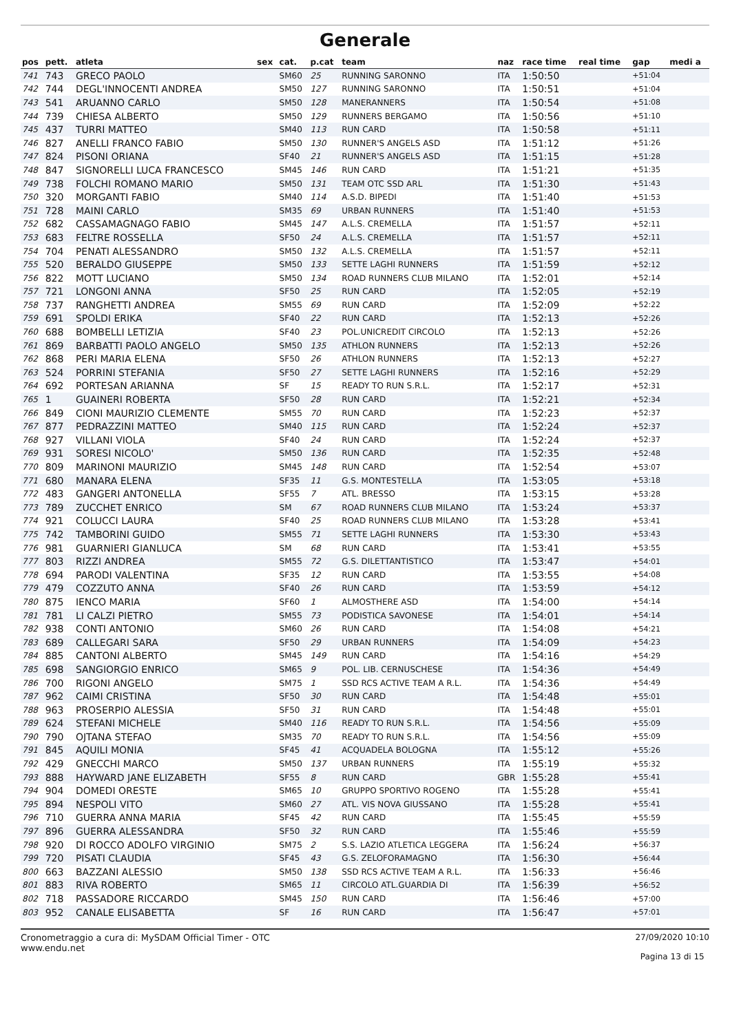Generale
| pos | pett. | atleta | sex | cat. | p.cat | team | naz | race time | real time | gap | medi a |
| --- | --- | --- | --- | --- | --- | --- | --- | --- | --- | --- | --- |
| 741 | 743 | GRECO PAOLO | | SM60 | 25 | RUNNING SARONNO | ITA | 1:50:50 | | +51:04 | |
| 742 | 744 | DEGL'INNOCENTI ANDREA | | SM50 | 127 | RUNNING SARONNO | ITA | 1:50:51 | | +51:04 | |
| 743 | 541 | ARUANNO CARLO | | SM50 | 128 | MANERANNERS | ITA | 1:50:54 | | +51:08 | |
| 744 | 739 | CHIESA ALBERTO | | SM50 | 129 | RUNNERS BERGAMO | ITA | 1:50:56 | | +51:10 | |
| 745 | 437 | TURRI MATTEO | | SM40 | 113 | RUN CARD | ITA | 1:50:58 | | +51:11 | |
| 746 | 827 | ANELLI FRANCO FABIO | | SM50 | 130 | RUNNER'S ANGELS ASD | ITA | 1:51:12 | | +51:26 | |
| 747 | 824 | PISONI ORIANA | | SF40 | 21 | RUNNER'S ANGELS ASD | ITA | 1:51:15 | | +51:28 | |
| 748 | 847 | SIGNORELLI LUCA FRANCESCO | | SM45 | 146 | RUN CARD | ITA | 1:51:21 | | +51:35 | |
| 749 | 738 | FOLCHI ROMANO MARIO | | SM50 | 131 | TEAM OTC SSD ARL | ITA | 1:51:30 | | +51:43 | |
| 750 | 320 | MORGANTI FABIO | | SM40 | 114 | A.S.D. BIPEDI | ITA | 1:51:40 | | +51:53 | |
| 751 | 728 | MAINI CARLO | | SM35 | 69 | URBAN RUNNERS | ITA | 1:51:40 | | +51:53 | |
| 752 | 682 | CASSAMAGNAGO FABIO | | SM45 | 147 | A.L.S. CREMELLA | ITA | 1:51:57 | | +52:11 | |
| 753 | 683 | FELTRE ROSSELLA | | SF50 | 24 | A.L.S. CREMELLA | ITA | 1:51:57 | | +52:11 | |
| 754 | 704 | PENATI ALESSANDRO | | SM50 | 132 | A.L.S. CREMELLA | ITA | 1:51:57 | | +52:11 | |
| 755 | 520 | BERALDO GIUSEPPE | | SM50 | 133 | SETTE LAGHI RUNNERS | ITA | 1:51:59 | | +52:12 | |
| 756 | 822 | MOTT LUCIANO | | SM50 | 134 | ROAD RUNNERS CLUB MILANO | ITA | 1:52:01 | | +52:14 | |
| 757 | 721 | LONGONI ANNA | | SF50 | 25 | RUN CARD | ITA | 1:52:05 | | +52:19 | |
| 758 | 737 | RANGHETTI ANDREA | | SM55 | 69 | RUN CARD | ITA | 1:52:09 | | +52:22 | |
| 759 | 691 | SPOLDI ERIKA | | SF40 | 22 | RUN CARD | ITA | 1:52:13 | | +52:26 | |
| 760 | 688 | BOMBELLI LETIZIA | | SF40 | 23 | POL.UNICREDIT CIRCOLO | ITA | 1:52:13 | | +52:26 | |
| 761 | 869 | BARBATTI PAOLO ANGELO | | SM50 | 135 | ATHLON RUNNERS | ITA | 1:52:13 | | +52:26 | |
| 762 | 868 | PERI MARIA ELENA | | SF50 | 26 | ATHLON RUNNERS | ITA | 1:52:13 | | +52:27 | |
| 763 | 524 | PORRINI STEFANIA | | SF50 | 27 | SETTE LAGHI RUNNERS | ITA | 1:52:16 | | +52:29 | |
| 764 | 692 | PORTESAN ARIANNA | | SF | 15 | READY TO RUN S.R.L. | ITA | 1:52:17 | | +52:31 | |
| 765 | 1 | GUAINERI ROBERTA | | SF50 | 28 | RUN CARD | ITA | 1:52:21 | | +52:34 | |
| 766 | 849 | CIONI MAURIZIO CLEMENTE | | SM55 | 70 | RUN CARD | ITA | 1:52:23 | | +52:37 | |
| 767 | 877 | PEDRAZZINI MATTEO | | SM40 | 115 | RUN CARD | ITA | 1:52:24 | | +52:37 | |
| 768 | 927 | VILLANI VIOLA | | SF40 | 24 | RUN CARD | ITA | 1:52:24 | | +52:37 | |
| 769 | 931 | SORESI NICOLO' | | SM50 | 136 | RUN CARD | ITA | 1:52:35 | | +52:48 | |
| 770 | 809 | MARINONI MAURIZIO | | SM45 | 148 | RUN CARD | ITA | 1:52:54 | | +53:07 | |
| 771 | 680 | MANARA ELENA | | SF35 | 11 | G.S. MONTESTELLA | ITA | 1:53:05 | | +53:18 | |
| 772 | 483 | GANGERI ANTONELLA | | SF55 | 7 | ATL. BRESSO | ITA | 1:53:15 | | +53:28 | |
| 773 | 789 | ZUCCHET ENRICO | | SM | 67 | ROAD RUNNERS CLUB MILANO | ITA | 1:53:24 | | +53:37 | |
| 774 | 921 | COLUCCI LAURA | | SF40 | 25 | ROAD RUNNERS CLUB MILANO | ITA | 1:53:28 | | +53:41 | |
| 775 | 742 | TAMBORINI GUIDO | | SM55 | 71 | SETTE LAGHI RUNNERS | ITA | 1:53:30 | | +53:43 | |
| 776 | 981 | GUARNIERI GIANLUCA | | SM | 68 | RUN CARD | ITA | 1:53:41 | | +53:55 | |
| 777 | 803 | RIZZI ANDREA | | SM55 | 72 | G.S. DILETTANTISTICO | ITA | 1:53:47 | | +54:01 | |
| 778 | 694 | PARODI VALENTINA | | SF35 | 12 | RUN CARD | ITA | 1:53:55 | | +54:08 | |
| 779 | 479 | COZZUTO ANNA | | SF40 | 26 | RUN CARD | ITA | 1:53:59 | | +54:12 | |
| 780 | 875 | IENCO MARIA | | SF60 | 1 | ALMOSTHERE ASD | ITA | 1:54:00 | | +54:14 | |
| 781 | 781 | LI CALZI PIETRO | | SM55 | 73 | PODISTICA SAVONESE | ITA | 1:54:01 | | +54:14 | |
| 782 | 938 | CONTI ANTONIO | | SM60 | 26 | RUN CARD | ITA | 1:54:08 | | +54:21 | |
| 783 | 689 | CALLEGARI SARA | | SF50 | 29 | URBAN RUNNERS | ITA | 1:54:09 | | +54:23 | |
| 784 | 885 | CANTONI ALBERTO | | SM45 | 149 | RUN CARD | ITA | 1:54:16 | | +54:29 | |
| 785 | 698 | SANGIORGIO ENRICO | | SM65 | 9 | POL. LIB. CERNUSCHESE | ITA | 1:54:36 | | +54:49 | |
| 786 | 700 | RIGONI ANGELO | | SM75 | 1 | SSD RCS ACTIVE TEAM A R.L. | ITA | 1:54:36 | | +54:49 | |
| 787 | 962 | CAIMI CRISTINA | | SF50 | 30 | RUN CARD | ITA | 1:54:48 | | +55:01 | |
| 788 | 963 | PROSERPIO ALESSIA | | SF50 | 31 | RUN CARD | ITA | 1:54:48 | | +55:01 | |
| 789 | 624 | STEFANI MICHELE | | SM40 | 116 | READY TO RUN S.R.L. | ITA | 1:54:56 | | +55:09 | |
| 790 | 790 | OJTANA STEFAO | | SM35 | 70 | READY TO RUN S.R.L. | ITA | 1:54:56 | | +55:09 | |
| 791 | 845 | AQUILI MONIA | | SF45 | 41 | ACQUADELA BOLOGNA | ITA | 1:55:12 | | +55:26 | |
| 792 | 429 | GNECCHI MARCO | | SM50 | 137 | URBAN RUNNERS | ITA | 1:55:19 | | +55:32 | |
| 793 | 888 | HAYWARD JANE ELIZABETH | | SF55 | 8 | RUN CARD | GBR | 1:55:28 | | +55:41 | |
| 794 | 904 | DOMEDI ORESTE | | SM65 | 10 | GRUPPO SPORTIVO ROGENO | ITA | 1:55:28 | | +55:41 | |
| 795 | 894 | NESPOLI VITO | | SM60 | 27 | ATL. VIS NOVA GIUSSANO | ITA | 1:55:28 | | +55:41 | |
| 796 | 710 | GUERRA ANNA MARIA | | SF45 | 42 | RUN CARD | ITA | 1:55:45 | | +55:59 | |
| 797 | 896 | GUERRA ALESSANDRA | | SF50 | 32 | RUN CARD | ITA | 1:55:46 | | +55:59 | |
| 798 | 920 | DI ROCCO ADOLFO VIRGINIO | | SM75 | 2 | S.S. LAZIO ATLETICA LEGGERA | ITA | 1:56:24 | | +56:37 | |
| 799 | 720 | PISATI CLAUDIA | | SF45 | 43 | G.S. ZELOFORAMAGNO | ITA | 1:56:30 | | +56:44 | |
| 800 | 663 | BAZZANI ALESSIO | | SM50 | 138 | SSD RCS ACTIVE TEAM A R.L. | ITA | 1:56:33 | | +56:46 | |
| 801 | 883 | RIVA ROBERTO | | SM65 | 11 | CIRCOLO ATL.GUARDIA DI | ITA | 1:56:39 | | +56:52 | |
| 802 | 718 | PASSADORE RICCARDO | | SM45 | 150 | RUN CARD | ITA | 1:56:46 | | +57:00 | |
| 803 | 952 | CANALE ELISABETTA | | SF | 16 | RUN CARD | ITA | 1:56:47 | | +57:01 | |
Cronometraggio a cura di: MySDAM Official Timer - OTC
www.endu.net
27/09/2020 10:10
Pagina 13 di 15